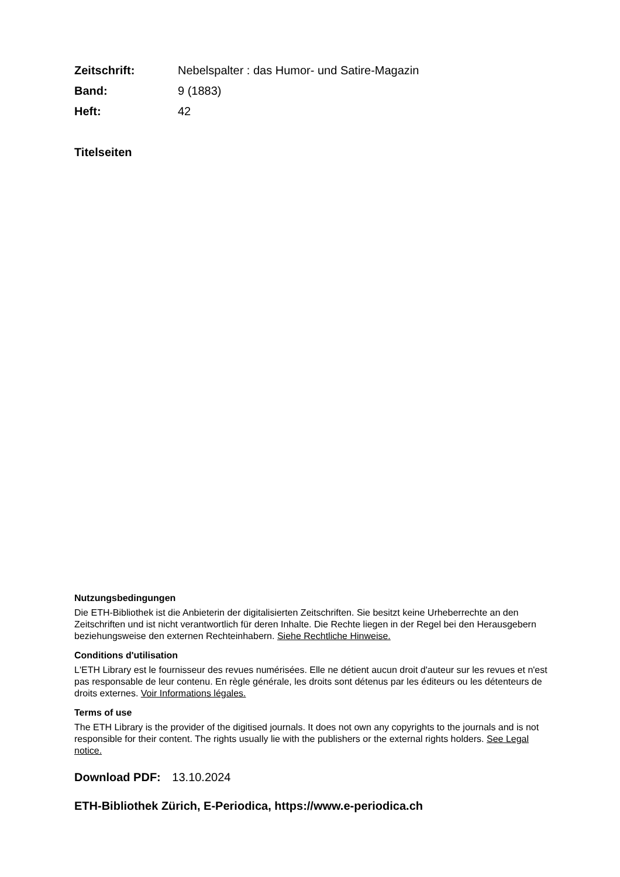| Zeitschrift: | Nebelspalter : das Humor- und Satire-Magazin |
| Band: | 9 (1883) |
| Heft: | 42 |
Titelseiten
Nutzungsbedingungen
Die ETH-Bibliothek ist die Anbieterin der digitalisierten Zeitschriften. Sie besitzt keine Urheberrechte an den Zeitschriften und ist nicht verantwortlich für deren Inhalte. Die Rechte liegen in der Regel bei den Herausgebern beziehungsweise den externen Rechteinhabern. Siehe Rechtliche Hinweise.
Conditions d'utilisation
L'ETH Library est le fournisseur des revues numérisées. Elle ne détient aucun droit d'auteur sur les revues et n'est pas responsable de leur contenu. En règle générale, les droits sont détenus par les éditeurs ou les détenteurs de droits externes. Voir Informations légales.
Terms of use
The ETH Library is the provider of the digitised journals. It does not own any copyrights to the journals and is not responsible for their content. The rights usually lie with the publishers or the external rights holders. See Legal notice.
Download PDF: 13.10.2024
ETH-Bibliothek Zürich, E-Periodica, https://www.e-periodica.ch